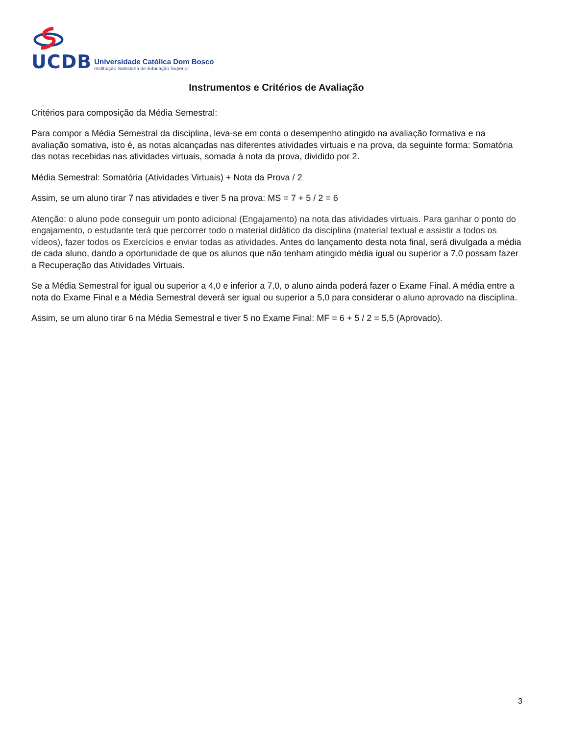UCDB
Universidade Católica Dom Bosco
Instituição Salesiana de Educação Superior
Instrumentos e Critérios de Avaliação
Critérios para composição da Média Semestral:
Para compor a Média Semestral da disciplina, leva-se em conta o desempenho atingido na avaliação formativa e na avaliação somativa, isto é, as notas alcançadas nas diferentes atividades virtuais e na prova, da seguinte forma: Somatória das notas recebidas nas atividades virtuais, somada à nota da prova, dividido por 2.
Média Semestral: Somatória (Atividades Virtuais) + Nota da Prova / 2
Assim, se um aluno tirar 7 nas atividades e tiver 5 na prova: MS = 7 + 5 / 2 = 6
Atenção: o aluno pode conseguir um ponto adicional (Engajamento) na nota das atividades virtuais. Para ganhar o ponto do engajamento, o estudante terá que percorrer todo o material didático da disciplina (material textual e assistir a todos os vídeos), fazer todos os Exercícios e enviar todas as atividades. Antes do lançamento desta nota final, será divulgada a média de cada aluno, dando a oportunidade de que os alunos que não tenham atingido média igual ou superior a 7,0 possam fazer a Recuperação das Atividades Virtuais.
Se a Média Semestral for igual ou superior a 4,0 e inferior a 7,0, o aluno ainda poderá fazer o Exame Final. A média entre a nota do Exame Final e a Média Semestral deverá ser igual ou superior a 5,0 para considerar o aluno aprovado na disciplina.
Assim, se um aluno tirar 6 na Média Semestral e tiver 5 no Exame Final: MF = 6 + 5 / 2 = 5,5 (Aprovado).
3